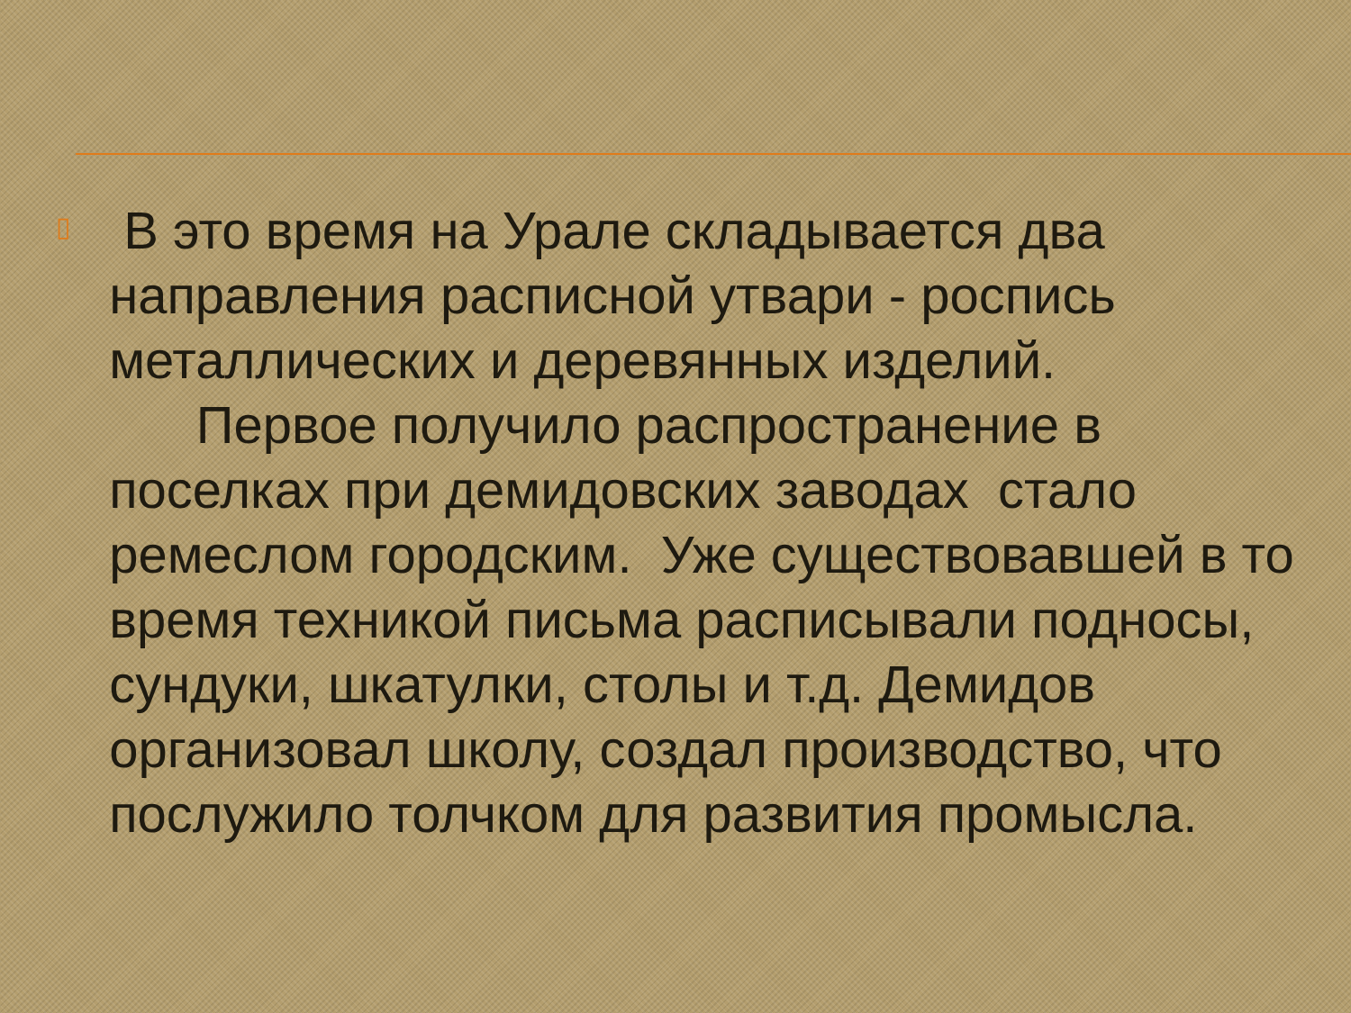▯
В это время на Урале складывается два направления расписной утвари - роспись металлических и деревянных изделий. Первое получило распространение в поселках при демидовских заводах стало ремеслом городским. Уже существовавшей в то время техникой письма расписывали подносы, сундуки, шкатулки, столы и т.д. Демидов организовал школу, создал производство, что послужило толчком для развития промысла.